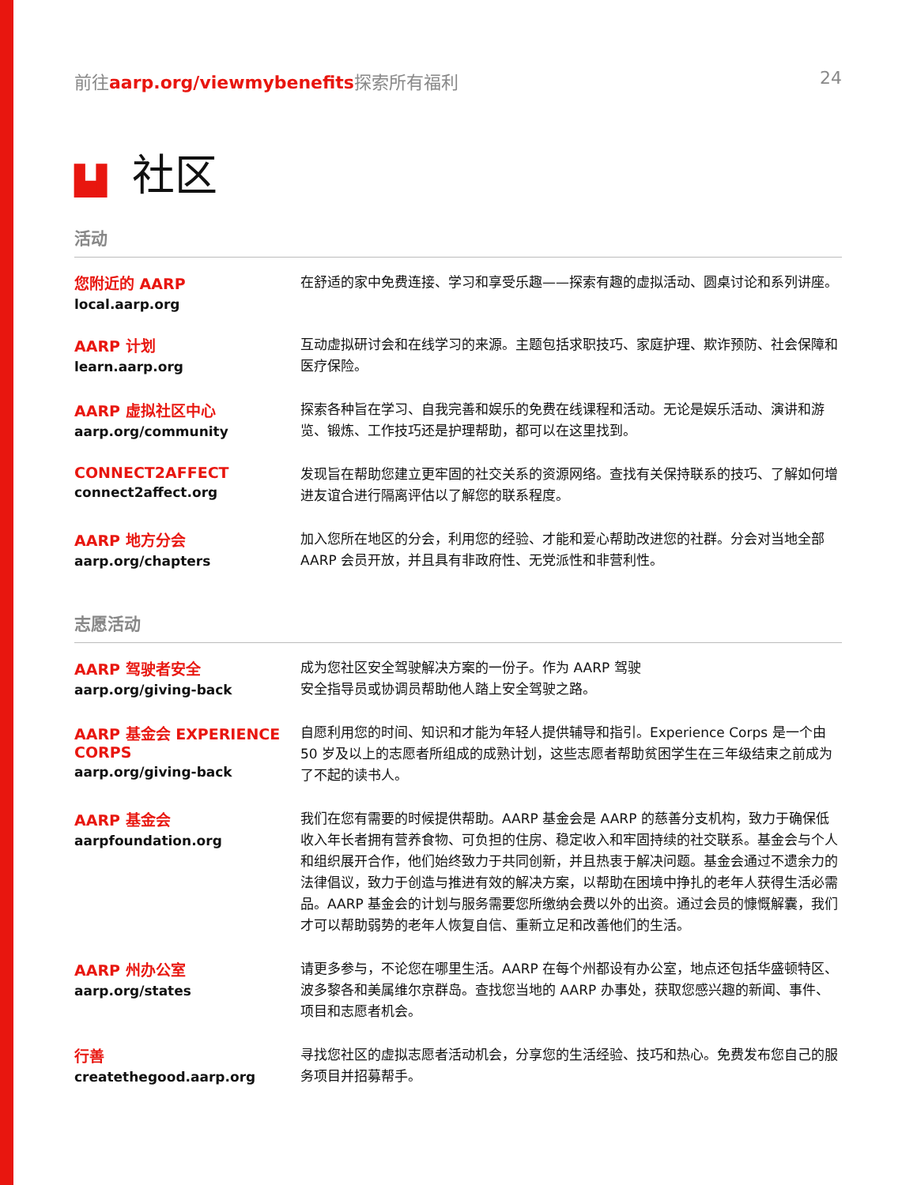前往aarp.org/viewmybenefits探索所有福利
24
▙▌ 社区
活动
您附近的 AARP
local.aarp.org
在舒适的家中免费连接、学习和享受乐趣——探索有趣的虚拟活动、圆桌讨论和系列讲座。
AARP 计划
learn.aarp.org
互动虚拟研讨会和在线学习的来源。主题包括求职技巧、家庭护理、欺诈预防、社会保障和医疗保险。
AARP 虚拟社区中心
aarp.org/community
探索各种旨在学习、自我完善和娱乐的免费在线课程和活动。无论是娱乐活动、演讲和游览、锻炼、工作技巧还是护理帮助，都可以在这里找到。
CONNECT2AFFECT
connect2affect.org
发现旨在帮助您建立更牢固的社交关系的资源网络。查找有关保持联系的技巧、了解如何增进友谊合进行隔离评估以了解您的联系程度。
AARP 地方分会
aarp.org/chapters
加入您所在地区的分会，利用您的经验、才能和爱心帮助改进您的社群。分会对当地全部 AARP 会员开放，并且具有非政府性、无党派性和非营利性。
志愿活动
AARP 驾驶者安全
aarp.org/giving-back
成为您社区安全驾驶解决方案的一份子。作为 AARP 驾驶
安全指导员或协调员帮助他人踏上安全驾驶之路。
AARP 基金会 EXPERIENCE CORPS
aarp.org/giving-back
自愿利用您的时间、知识和才能为年轻人提供辅导和指引。Experience Corps 是一个由 50 岁及以上的志愿者所组成的成熟计划，这些志愿者帮助贫困学生在三年级结束之前成为了不起的读书人。
AARP 基金会
aarpfoundation.org
我们在您有需要的时候提供帮助。AARP 基金会是 AARP 的慈善分支机构，致力于确保低收入年长者拥有营养食物、可负担的住房、稳定收入和牢固持续的社交联系。基金会与个人和组织展开合作，他们始终致力于共同创新，并且热衷于解决问题。基金会通过不遗余力的法律倡议，致力于创造与推进有效的解决方案，以帮助在困境中挣扎的老年人获得生活必需品。AARP 基金会的计划与服务需要您所缴纳会费以外的出资。通过会员的慷慨解囊，我们才可以帮助弱势的老年人恢复自信、重新立足和改善他们的生活。
AARP 州办公室
aarp.org/states
请更多参与，不论您在哪里生活。AARP 在每个州都设有办公室，地点还包括华盛顿特区、波多黎各和美属维尔京群岛。查找您当地的 AARP 办事处，获取您感兴趣的新闻、事件、项目和志愿者机会。
行善
createthegood.aarp.org
寻找您社区的虚拟志愿者活动机会，分享您的生活经验、技巧和热心。免费发布您自己的服务项目并招募帮手。